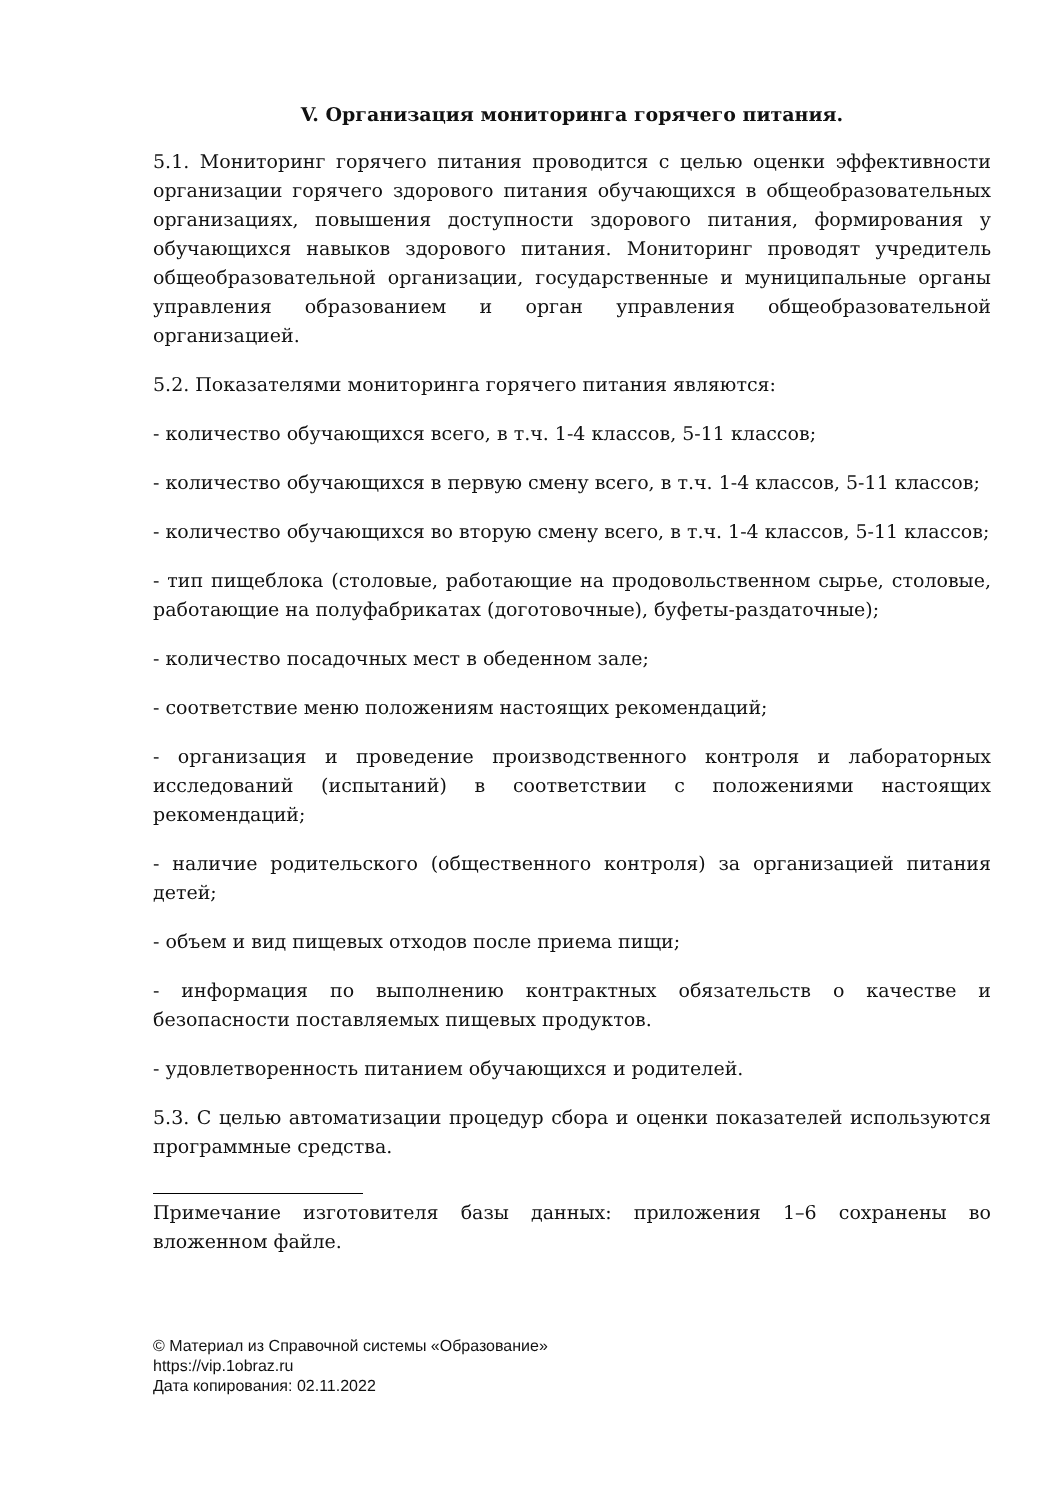V. Организация мониторинга горячего питания.
5.1. Мониторинг горячего питания проводится с целью оценки эффективности организации горячего здорового питания обучающихся в общеобразовательных организациях, повышения доступности здорового питания, формирования у обучающихся навыков здорового питания. Мониторинг проводят учредитель общеобразовательной организации, государственные и муниципальные органы управления образованием и орган управления общеобразовательной организацией.
5.2. Показателями мониторинга горячего питания являются:
- количество обучающихся всего, в т.ч. 1-4 классов, 5-11 классов;
- количество обучающихся в первую смену всего, в т.ч. 1-4 классов, 5-11 классов;
- количество обучающихся во вторую смену всего, в т.ч. 1-4 классов, 5-11 классов;
- тип пищеблока (столовые, работающие на продовольственном сырье, столовые, работающие на полуфабрикатах (доготовочные), буфеты-раздаточные);
- количество посадочных мест в обеденном зале;
- соответствие меню положениям настоящих рекомендаций;
- организация и проведение производственного контроля и лабораторных исследований (испытаний) в соответствии с положениями настоящих рекомендаций;
- наличие родительского (общественного контроля) за организацией питания детей;
- объем и вид пищевых отходов после приема пищи;
- информация по выполнению контрактных обязательств о качестве и безопасности поставляемых пищевых продуктов.
- удовлетворенность питанием обучающихся и родителей.
5.3. С целью автоматизации процедур сбора и оценки показателей используются программные средства.
Примечание изготовителя базы данных: приложения 1–6 сохранены во вложенном файле.
© Материал из Справочной системы «Образование»
https://vip.1obraz.ru
Дата копирования: 02.11.2022